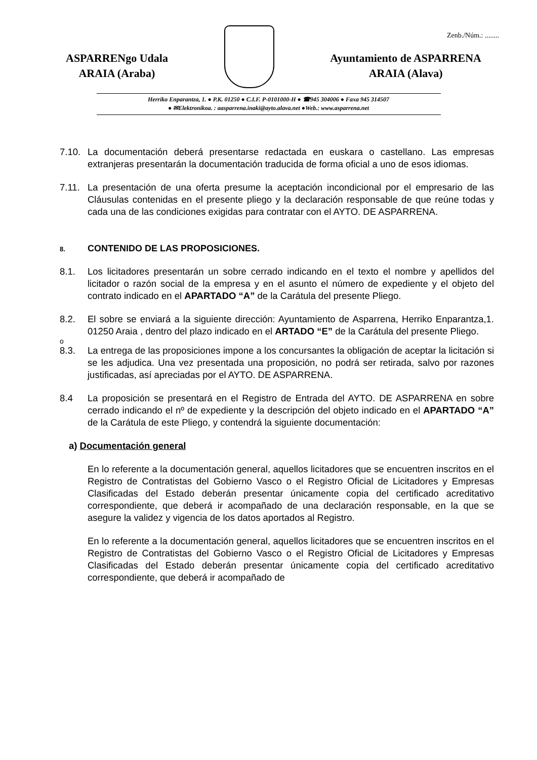Zenb./Núm.: ........
ASPARRENgo Udala
ARAIA (Araba)
Ayuntamiento de ASPARRENA
ARAIA (Alava)
Herriko Enparantza, 1. ● P.K. 01250 ● C.I.F. P-0101000-H ● ☎945 304006 ● Faxa 945 314507
● ✉Elektronikoa. : aasparrena.inaki@ayto.alava.net ●Web.: www.asparrena.net
7.10. La documentación deberá presentarse redactada en euskara o castellano. Las empresas extranjeras presentarán la documentación traducida de forma oficial a uno de esos idiomas.
7.11. La presentación de una oferta presume la aceptación incondicional por el empresario de las Cláusulas contenidas en el presente pliego y la declaración responsable de que reúne todas y cada una de las condiciones exigidas para contratar con el AYTO. DE ASPARRENA.
8. CONTENIDO DE LAS PROPOSICIONES.
8.1. Los licitadores presentarán un sobre cerrado indicando en el texto el nombre y apellidos del licitador o razón social de la empresa y en el asunto el número de expediente y el objeto del contrato indicado en el APARTADO “A” de la Carátula del presente Pliego.
8.2. El sobre se enviará a la siguiente dirección: Ayuntamiento de Asparrena, Herriko Enparantza,1. 01250 Araia , dentro del plazo indicado en el ARTADO “E” de la Carátula del presente Pliego.
o
8.3. La entrega de las proposiciones impone a los concursantes la obligación de aceptar la licitación si se les adjudica. Una vez presentada una proposición, no podrá ser retirada, salvo por razones justificadas, así apreciadas por el AYTO. DE ASPARRENA.
8.4 La proposición se presentará en el Registro de Entrada del AYTO. DE ASPARRENA en sobre cerrado indicando el nº de expediente y la descripción del objeto indicado en el APARTADO “A” de la Carátula de este Pliego, y contendrá la siguiente documentación:
a) Documentación general
En lo referente a la documentación general, aquellos licitadores que se encuentren inscritos en el Registro de Contratistas del Gobierno Vasco o el Registro Oficial de Licitadores y Empresas Clasificadas del Estado deberán presentar únicamente copia del certificado acreditativo correspondiente, que deberá ir acompañado de una declaración responsable, en la que se asegure la validez y vigencia de los datos aportados al Registro.
En lo referente a la documentación general, aquellos licitadores que se encuentren inscritos en el Registro de Contratistas del Gobierno Vasco o el Registro Oficial de Licitadores y Empresas Clasificadas del Estado deberán presentar únicamente copia del certificado acreditativo correspondiente, que deberá ir acompañado de